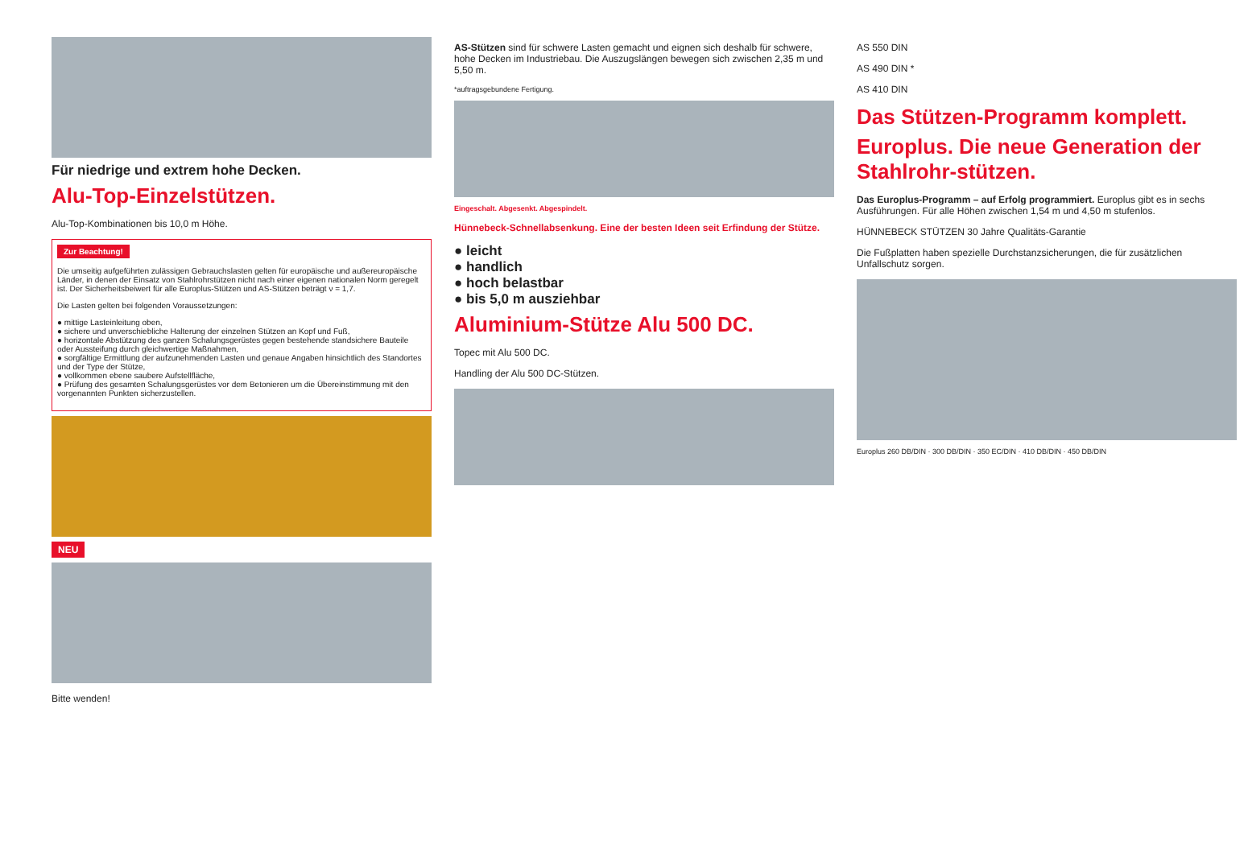Für niedrige und extrem hohe Decken.
Alu-Top-Einzelstützen.
Alu-Top-Kombinationen bis 10,0 m Höhe.
Zur Beachtung!
Die umseitig aufgeführten zulässigen Gebrauchslasten gelten für europäische und außereuropäische Länder, in denen der Einsatz von Stahlrohrstützen nicht nach einer eigenen nationalen Norm geregelt ist. Der Sicherheitsbeiwert für alle Europlus-Stützen und AS-Stützen beträgt ν = 1,7.
Die Lasten gelten bei folgenden Voraussetzungen:
● mittige Lasteinleitung oben,
● sichere und unverschiebliche Halterung der einzelnen Stützen an Kopf und Fuß,
● horizontale Abstützung des ganzen Schalungsgerüstes gegen bestehende standsichere Bauteile oder Aussteifung durch gleichwertige Maßnahmen,
● sorgfältige Ermittlung der aufzunehmenden Lasten und genaue Angaben hinsichtlich des Standortes und der Type der Stütze,
● vollkommen ebene saubere Aufstellfläche,
● Prüfung des gesamten Schalungsgerüstes vor dem Betonieren um die Übereinstimmung mit den vorgenannten Punkten sicherzustellen.
NEU
Bitte wenden!
AS-Stützen sind für schwere Lasten gemacht und eignen sich deshalb für schwere, hohe Decken im Industriebau. Die Auszugslängen bewegen sich zwischen 2,35 m und 5,50 m.
*auftragsgebundene Fertigung.
Eingeschalt. Abgesenkt. Abgespindelt.
Hünnebeck-Schnellabsenkung. Eine der besten Ideen seit Erfindung der Stütze.
● leicht
● handlich
● hoch belastbar
● bis 5,0 m ausziehbar
Aluminium-Stütze Alu 500 DC.
Topec mit Alu 500 DC.
Handling der Alu 500 DC-Stützen.
AS 550 DIN
AS 490 DIN *
AS 410 DIN
Das Stützen-Programm komplett.
Europlus. Die neue Generation der Stahlrohr-stützen.
Das Europlus-Programm – auf Erfolg programmiert. Europlus gibt es in sechs Ausführungen. Für alle Höhen zwischen 1,54 m und 4,50 m stufenlos.
HÜNNEBECK STÜTZEN 30 Jahre Qualitäts-Garantie
Die Fußplatten haben spezielle Durchstanzsicherungen, die für zusätzlichen Unfallschutz sorgen.
Europlus 260 DB/DIN · 300 DB/DIN · 350 EC/DIN · 410 DB/DIN · 450 DB/DIN